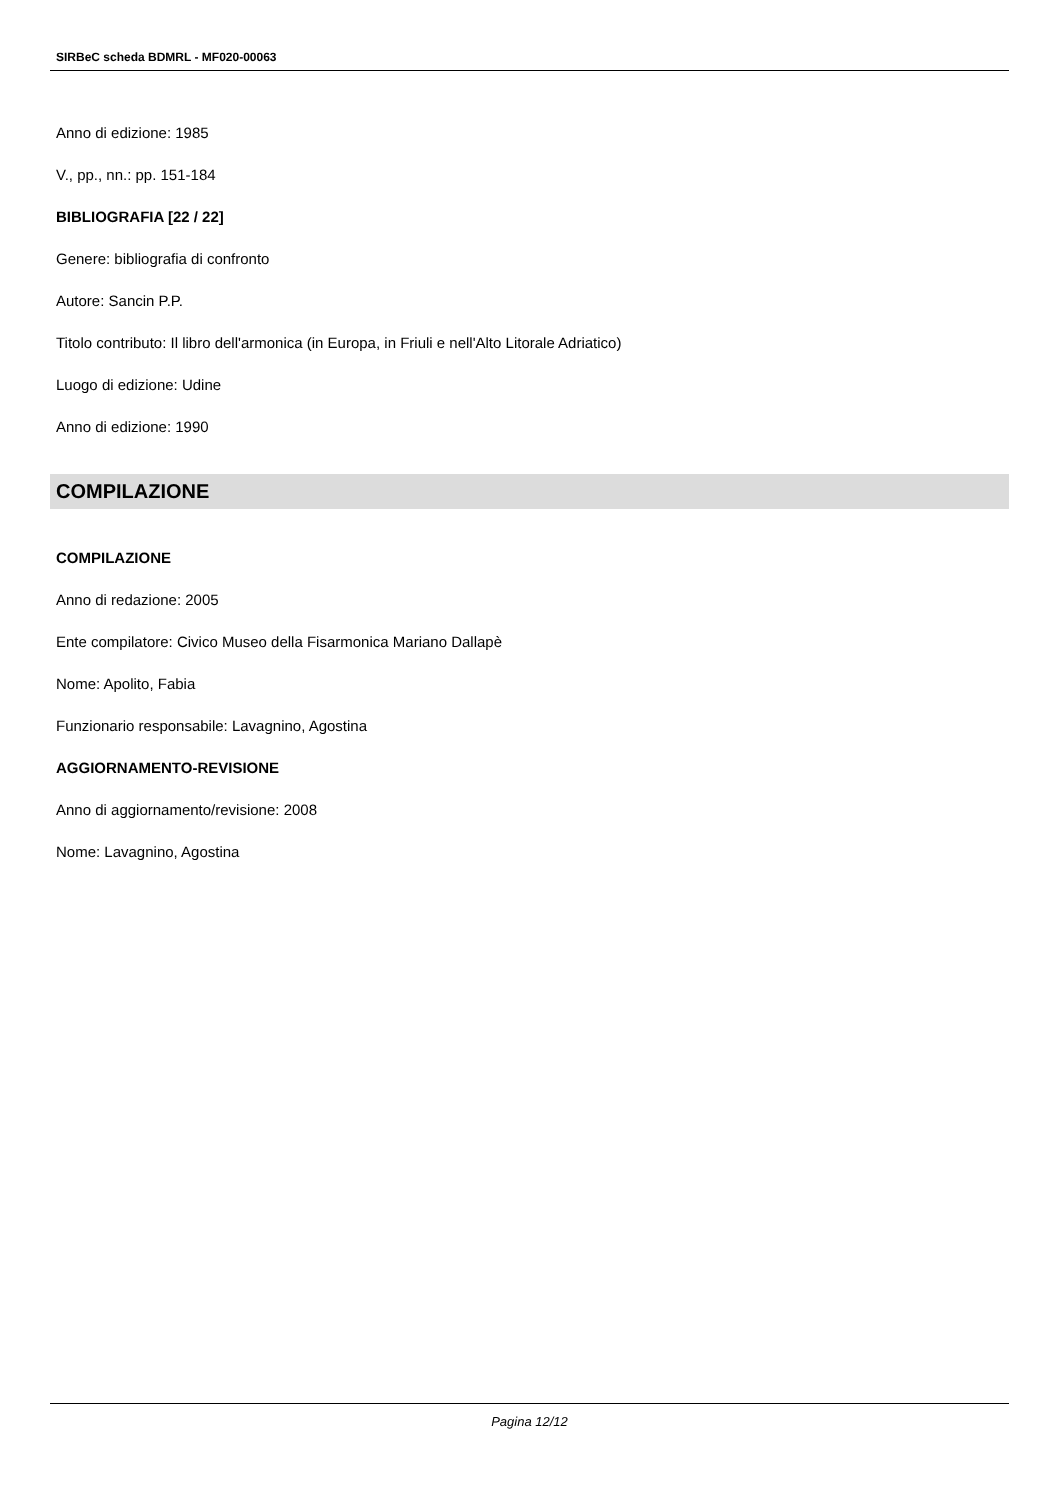SIRBeC scheda BDMRL - MF020-00063
Anno di edizione: 1985
V., pp., nn.: pp. 151-184
BIBLIOGRAFIA [22 / 22]
Genere: bibliografia di confronto
Autore: Sancin P.P.
Titolo contributo: Il libro dell'armonica (in Europa, in Friuli e nell'Alto Litorale Adriatico)
Luogo di edizione: Udine
Anno di edizione: 1990
COMPILAZIONE
COMPILAZIONE
Anno di redazione: 2005
Ente compilatore: Civico Museo della Fisarmonica Mariano Dallapè
Nome: Apolito, Fabia
Funzionario responsabile: Lavagnino, Agostina
AGGIORNAMENTO-REVISIONE
Anno di aggiornamento/revisione: 2008
Nome: Lavagnino, Agostina
Pagina 12/12